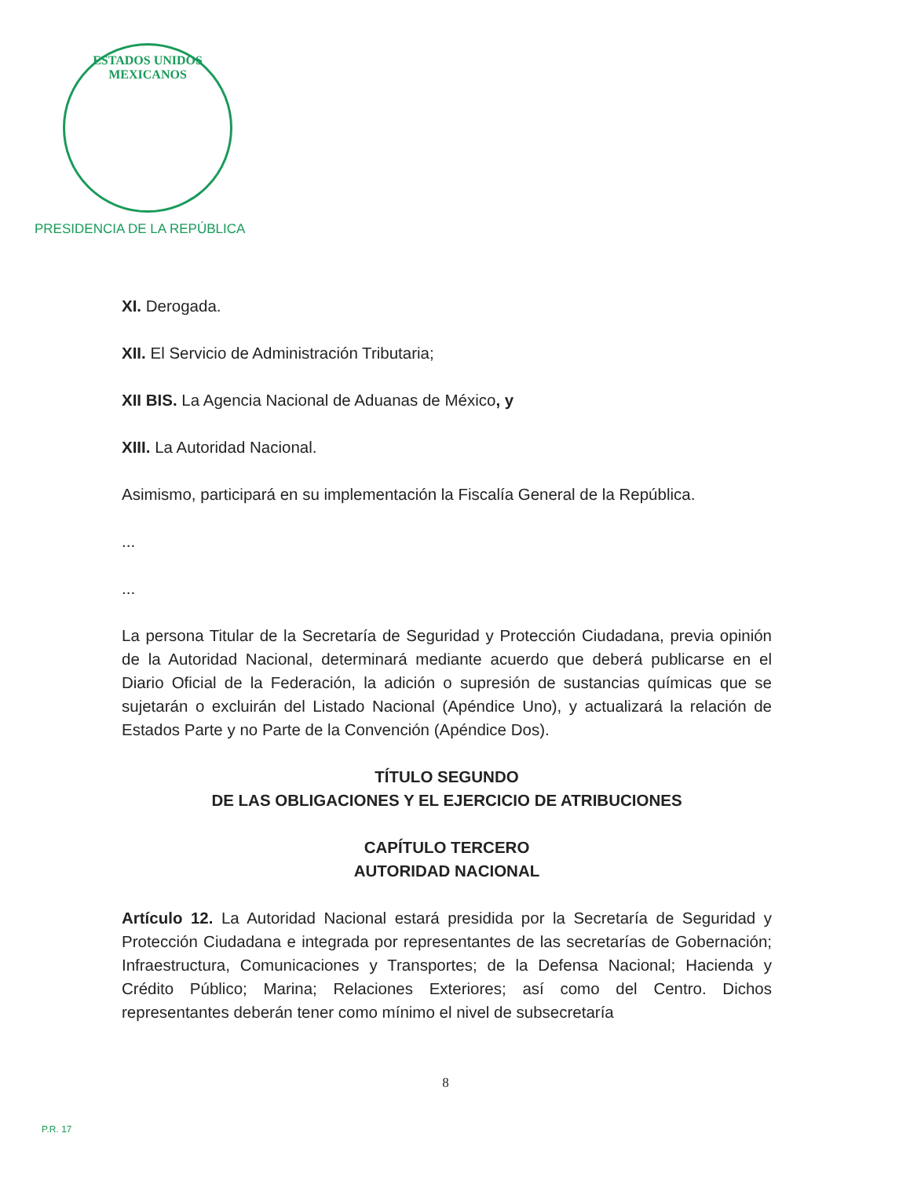ESTADOS UNIDOS MEXICANOS
PRESIDENCIA DE LA REPÚBLICA
XI. Derogada.
XII. El Servicio de Administración Tributaria;
XII BIS. La Agencia Nacional de Aduanas de México, y
XIII. La Autoridad Nacional.
Asimismo, participará en su implementación la Fiscalía General de la República.
...
...
La persona Titular de la Secretaría de Seguridad y Protección Ciudadana, previa opinión de la Autoridad Nacional, determinará mediante acuerdo que deberá publicarse en el Diario Oficial de la Federación, la adición o supresión de sustancias químicas que se sujetarán o excluirán del Listado Nacional (Apéndice Uno), y actualizará la relación de Estados Parte y no Parte de la Convención (Apéndice Dos).
TÍTULO SEGUNDO
DE LAS OBLIGACIONES Y EL EJERCICIO DE ATRIBUCIONES
CAPÍTULO TERCERO
AUTORIDAD NACIONAL
Artículo 12. La Autoridad Nacional estará presidida por la Secretaría de Seguridad y Protección Ciudadana e integrada por representantes de las secretarías de Gobernación; Infraestructura, Comunicaciones y Transportes; de la Defensa Nacional; Hacienda y Crédito Público; Marina; Relaciones Exteriores; así como del Centro. Dichos representantes deberán tener como mínimo el nivel de subsecretaría
8
P.R. 17